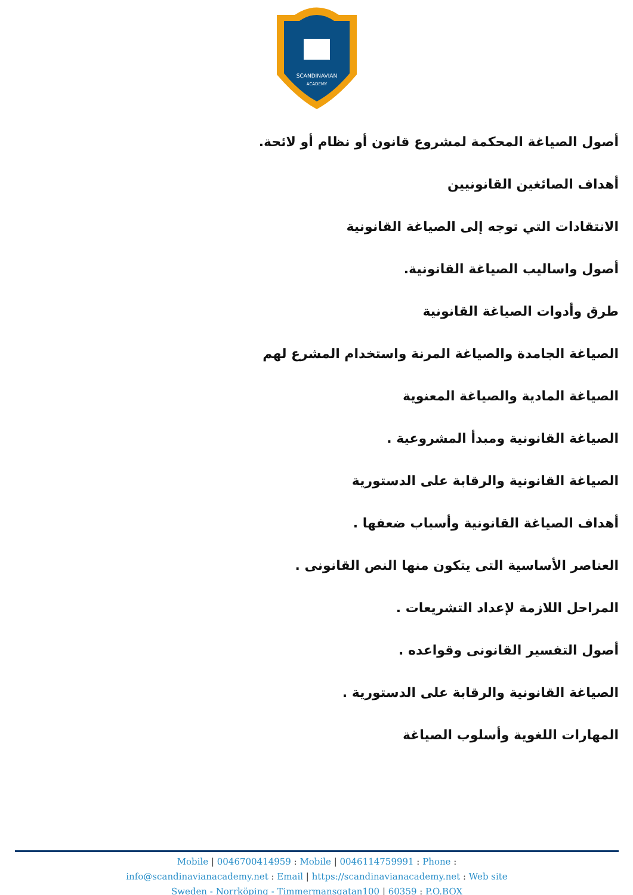SCANDINAVIAN
ACADEMY
أصول الصياغة المحكمة لمشروع قانون أو نظام أو لائحة.
أهداف الصائغين القانونيين
الانتقادات التي توجه إلى الصياغة القانونية
أصول واساليب الصياغة القانونية.
طرق وأدوات الصياغة القانونية
الصياغة الجامدة والصياغة المرنة واستخدام المشرع لهم
الصياغة المادية والصياغة المعنوية
الصياغة القانونية ومبدأ المشروعية .
الصياغة القانونية والرقابة على الدستورية
أهداف الصياغة القانونية وأسباب ضعفها .
العناصر الأساسية التى يتكون منها النص القانونى .
المراحل اللازمة لإعداد التشريعات .
أصول التفسير القانونى وقواعده .
الصياغة القانونية والرقابة على الدستورية .
المهارات اللغوية وأسلوب الصياغة
Mobile | 0046700414959 : Mobile | 0046114759991 : Phone :
info@scandinavianacademy.net : Email | https://scandinavianacademy.net : Web site
Sweden - Norrköping - Timmermansgatan100 | 60359 : P.O.BOX